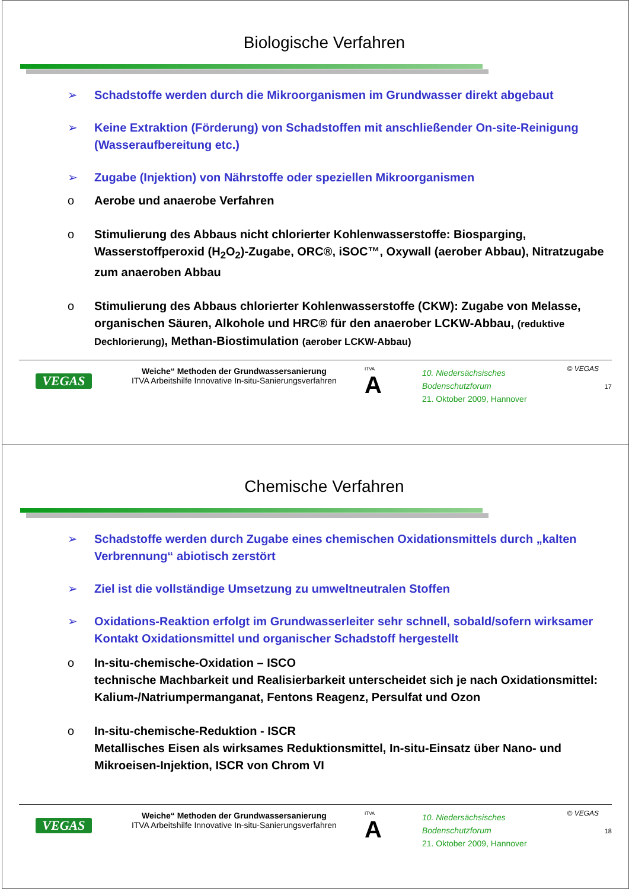Biologische Verfahren
➢ Schadstoffe werden durch die Mikroorganismen im Grundwasser direkt abgebaut
➢ Keine Extraktion (Förderung) von Schadstoffen mit anschließender On-site-Reinigung (Wasseraufbereitung etc.)
➢ Zugabe (Injektion) von Nährstoffe oder speziellen Mikroorganismen
o Aerobe und anaerobe Verfahren
o Stimulierung des Abbaus nicht chlorierter Kohlenwasserstoffe: Biosparging, Wasserstoffperoxid (H<sub>2</sub>O<sub>2</sub>)-Zugabe, ORC®, iSOC™, Oxywall (aerober Abbau), Nitratzugabe zum anaeroben Abbau
o Stimulierung des Abbaus chlorierter Kohlenwasserstoffe (CKW): Zugabe von Melasse, organischen Säuren, Alkohole und HRC® für den anaerober LCKW-Abbau, (reduktive Dechlorierung), Methan-Biostimulation (aerober LCKW-Abbau)
© VEGAS
VEGAS
Weiche“ Methoden der Grundwassersanierung
ITVA Arbeitshilfe Innovative In-situ-Sanierungsverfahren
ITVA
A
10. Niedersächsisches Bodenschutzforum
21. Oktober 2009, Hannover
17
Chemische Verfahren
➢ Schadstoffe werden durch Zugabe eines chemischen Oxidationsmittels durch „kalten Verbrennung“ abiotisch zerstört
➢ Ziel ist die vollständige Umsetzung zu umweltneutralen Stoffen
➢ Oxidations-Reaktion erfolgt im Grundwasserleiter sehr schnell, sobald/sofern wirksamer Kontakt Oxidationsmittel und organischer Schadstoff hergestellt
o In-situ-chemische-Oxidation – ISCO
technische Machbarkeit und Realisierbarkeit unterscheidet sich je nach Oxidationsmittel: Kalium-/Natriumpermanganat, Fentons Reagenz, Persulfat und Ozon
o In-situ-chemische-Reduktion - ISCR
Metallisches Eisen als wirksames Reduktionsmittel, In-situ-Einsatz über Nano- und Mikroeisen-Injektion, ISCR von Chrom VI
© VEGAS
VEGAS
Weiche“ Methoden der Grundwassersanierung
ITVA Arbeitshilfe Innovative In-situ-Sanierungsverfahren
ITVA
A
10. Niedersächsisches Bodenschutzforum
21. Oktober 2009, Hannover
18